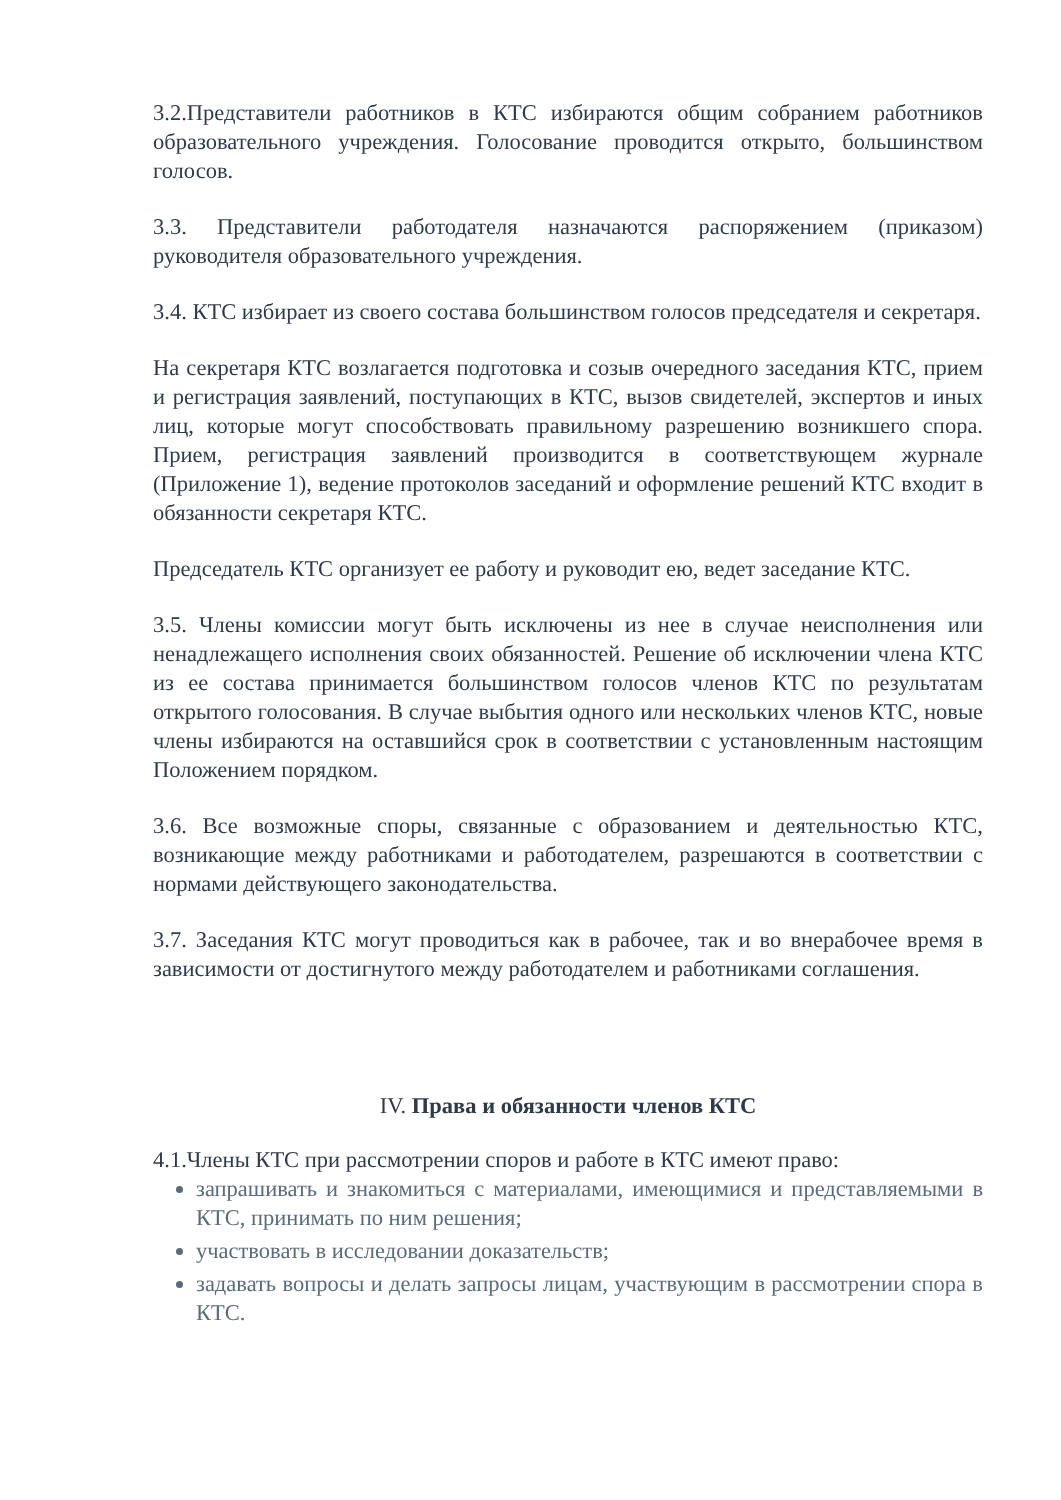3.2.Представители работников в КТС избираются общим собранием работников образовательного учреждения. Голосование проводится открыто, большинством голосов.
3.3. Представители работодателя назначаются распоряжением (приказом) руководителя образовательного учреждения.
3.4. КТС избирает из своего состава большинством голосов председателя и секретаря.
На секретаря КТС возлагается подготовка и созыв очередного заседания КТС, прием и регистрация заявлений, поступающих в КТС, вызов свидетелей, экспертов и иных лиц, которые могут способствовать правильному разрешению возникшего спора. Прием, регистрация заявлений производится в соответствующем журнале (Приложение 1), ведение протоколов заседаний и оформление решений КТС входит в обязанности секретаря КТС.
Председатель КТС организует ее работу и руководит ею, ведет заседание КТС.
3.5. Члены комиссии могут быть исключены из нее в случае неисполнения или ненадлежащего исполнения своих обязанностей. Решение об исключении члена КТС из ее состава принимается большинством голосов членов КТС по результатам открытого голосования. В случае выбытия одного или нескольких членов КТС, новые члены избираются на оставшийся срок в соответствии с установленным настоящим Положением порядком.
3.6. Все возможные споры, связанные с образованием и деятельностью КТС, возникающие между работниками и работодателем, разрешаются в соответствии с нормами действующего законодательства.
3.7. Заседания КТС могут проводиться как в рабочее, так и во внерабочее время в зависимости от достигнутого между работодателем и работниками соглашения.
IV. Права и обязанности членов КТС
4.1.Члены КТС при рассмотрении споров и работе в КТС имеют право:
запрашивать и знакомиться с материалами, имеющимися и представляемыми в КТС, принимать по ним решения;
участвовать в исследовании доказательств;
задавать вопросы и делать запросы лицам, участвующим в рассмотрении спора в КТС.